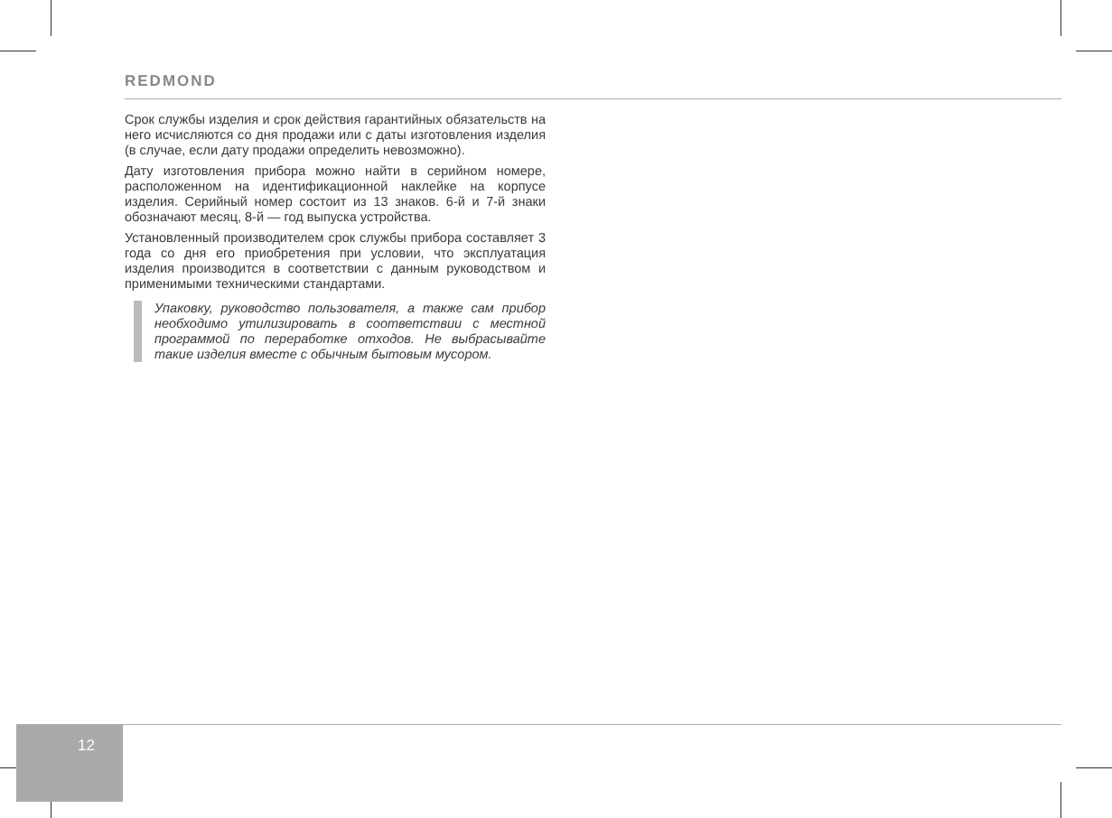REDMOND
Срок службы изделия и срок действия гарантийных обязательств на него исчисляются со дня продажи или с даты изготовления изделия (в случае, если дату продажи определить невозможно).
Дату изготовления прибора можно найти в серийном номере, расположенном на идентификационной наклейке на корпусе изделия. Серийный номер состоит из 13 знаков. 6-й и 7-й знаки обозначают месяц, 8-й — год выпуска устройства.
Установленный производителем срок службы прибора составляет 3 года со дня его приобретения при условии, что эксплуатация изделия производится в соответствии с данным руководством и применимыми техническими стандартами.
Упаковку, руководство пользователя, а также сам прибор необходимо утилизировать в соответствии с местной программой по переработке отходов. Не выбрасывайте такие изделия вместе с обычным бытовым мусором.
12